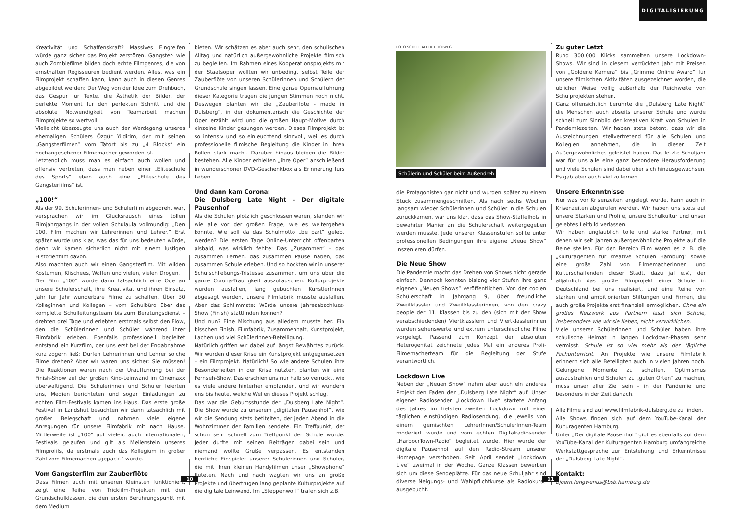DIGITALISIERUNG
Kreativität und Schaffenskraft? Massives Eingreifen würde ganz sicher das Projekt zerstören. Gangster- wie auch Zombiefilme bilden doch echte Filmgenres, die von ernsthaften Regisseuren bedient werden. Alles, was ein Filmprojekt schaffen kann, kann auch in diesen Genres abgebildet werden: Der Weg von der Idee zum Drehbuch, das Gespür für Texte, die Ästhetik der Bilder, der perfekte Moment für den perfekten Schnitt und die absolute Notwendigkeit von Teamarbeit machen Filmprojekte so wertvoll.
Vielleicht überzeugte uns auch der Werdegang unseres ehemaligen Schülers Özgür Yildirim, der mit seinen „Gangsterfilmen“ vom Tatort bis zu „4 Blocks“ ein hochangesehener Filmemacher geworden ist.
Letztendlich muss man es einfach auch wollen und offensiv vertreten, dass man neben einer „Eliteschule des Sports“ eben auch eine „Eliteschule des Gangsterfilms“ ist.
„100!“
Als der 99. Schülerinnen- und Schülerfilm abgedreht war, versprachen wir im Glücksrausch eines tollen Filmjahrgangs in der vollen Schulaula vollmundig: „Den 100. Film machen wir Lehrerinnen und Lehrer.“ Erst später wurde uns klar, was das für uns bedeuten würde, denn wir kamen sicherlich nicht mit einem lustigen Historienfilm davon.
Also machten auch wir einen Gangsterfilm. Mit wilden Kostümen, Klischees, Waffen und vielen, vielen Drogen.
Der Film „100“ wurde dann tatsächlich eine Ode an unsere Schülerschaft, ihre Kreativität und ihren Einsatz, Jahr für Jahr wunderbare Filme zu schaffen. Über 30 Kolleginnen und Kollegen – vom Schulbüro über das komplette Schulleitungsteam bis zum Beratungsdienst – drehten drei Tage und erlebten erstmals selbst den Flow, den die Schülerinnen und Schüler während ihrer Filmfabrik erleben. Ebenfalls professionell begleitet entstand ein Kurzfilm, der uns erst bei der Endabnahme kurz zögern ließ: Dürfen Lehrerinnen und Lehrer solche Filme drehen? Aber wir waren uns sicher: Sie müssen! Die Reaktionen waren nach der Uraufführung bei der Finish-Show auf der großen Kino-Leinwand im Cinemaxx überwältigend. Die Schülerinnen und Schüler feierten uns, Medien berichteten und sogar Einladungen zu echten Film-Festivals kamen ins Haus. Das erste große Festival in Landshut besuchten wir dann tatsächlich mit großer Belegschaft und nahmen viele eigene Anregungen für unsere Filmfabrik mit nach Hause. Mittlerweile ist „100“ auf vielen, auch internationalen, Festivals gelaufen und gilt als Meilenstein unseres Filmprofils, da erstmals auch das Kollegium in großer Zahl vom Filmemachen „gepackt“ wurde.
Vom Gangsterfilm zur Zauberflöte
Dass Filmen auch mit unseren Kleinsten funktioniert, zeigt eine Reihe von Trickfilm-Projekten mit den Grundschulklassen, die den ersten Berührungspunkt mit dem Medium
bieten. Wir schätzen es aber auch sehr, den schulischen Alltag und natürlich außergewöhnliche Projekte filmisch zu begleiten. Im Rahmen eines Kooperationsprojekts mit der Staatsoper wollten wir unbedingt selbst Teile der Zauberflöte von unseren Schülerinnen und Schülern der Grundschule singen lassen. Eine ganze Opernaufführung dieser Kategorie tragen die jungen Stimmen noch nicht. Deswegen planten wir die „Zauberflöte - made in Dulsberg“, in der dokumentarisch die Geschichte der Oper erzählt wird und die großen Haupt-Motive durch einzelne Kinder gesungen werden. Dieses Filmprojekt ist so intensiv und so einleuchtend sinnvoll, weil es durch professionelle filmische Begleitung die Kinder in ihren Rollen stark macht. Darüber hinaus bleiben die Bilder bestehen. Alle Kinder erhielten „ihre Oper“ anschließend in wunderschöner DVD-Geschenkbox als Erinnerung fürs Leben.
Und dann kam Corona:
Die Dulsberg Late Night – Der digitale Pausenhof
Als die Schulen plötzlich geschlossen waren, standen wir wie alle vor der großen Frage, wie es weitergehen könnte. Wie soll da das Schulmotto „be part“ gelebt werden? Die ersten Tage Online-Unterricht offenbarten alsbald, was wirklich fehlte: Das „Zusammen“ – das zusammen Lernen, das zusammen Pause haben, das zusammen Schule erleben. Und so hockten wir in unserer Schulschließungs-Tristesse zusammen, um uns über die ganze Corona-Traurigkeit auszutauschen. Kulturprojekte würden ausfallen, lang gebuchten KünstlerInnen abgesagt werden, unsere Filmfabrik musste ausfallen. Aber das Schlimmste: Würde unsere Jahresabschluss-Show (Finish) stattfinden können?
Und nun? Eine Mischung aus alledem musste her. Ein bisschen Finish, Filmfabrik, Zusammenhalt, Kunstprojekt, Lachen und viel SchülerInnen-Beteiligung.
Natürlich griffen wir dabei auf längst Bewährtes zurück. Wir würden dieser Krise ein Kunstprojekt entgegensetzen – ein Filmprojekt. Natürlich! So wie andere Schulen ihre Besonderheiten in der Krise nutzten, planten wir eine Fernseh-Show. Das erschien uns nur halb so verrückt, wie es viele andere hinterher empfanden, und wir wundern uns bis heute, welche Wellen dieses Projekt schlug.
Das war die Geburtsstunde der „Dulsberg Late Night“. Die Show wurde zu unserem „digitalen Pausenhof“, wie wir die Sendung stets betitelten, der jeden Abend in die Wohnzimmer der Familien sendete. Ein Treffpunkt, der schon sehr schnell zum Treffpunkt der Schule wurde. Jeder durfte mit seinen Beiträgen dabei sein und niemand wollte Grüße verpassen. Es entstanden herrliche Einspieler unserer Schülerinnen und Schüler, die mit ihren kleinen Handyfilmen unser „Showphone“ fluteten. Nach und nach wagten wir uns an große Projekte und übertrugen lang geplante Kulturprojekte auf die digitale Leinwand. Im „Steppenwolf“ trafen sich z.B.
FOTO SCHULE ALTER TEICHWEG
Schülerin und Schüler beim Außendreh
die Protagonisten gar nicht und wurden später zu einem Stück zusammengeschnitten. Als nach sechs Wochen langsam wieder Schülerinnen und Schüler in die Schulen zurückkamen, war uns klar, dass das Show-Staffelholz in bewährter Manier an die Schülerschaft weitergegeben werden musste. Jede unserer Klassenstufen sollte unter professionellen Bedingungen ihre eigene „Neue Show“ inszenieren dürfen.
Die Neue Show
Die Pandemie macht das Drehen von Shows nicht gerade einfach. Dennoch konnten bislang vier Stufen ihre ganz eigenen „Neuen Shows“ veröffentlichen. Von der coolen Schülerschaft in Jahrgang 9, über freundliche Zweitklässler und Zweitklässlerinnen, von den crazy people der 11. Klassen bis zu den (sich mit der Show verabschiedenden) Viertklässlern und Viertklässlerinnen wurden sehenswerte und extrem unterschiedliche Filme vorgelegt. Passend zum Konzept der absoluten Heterogenität zeichnete jedes Mal ein anderes Profi-Filmemacherteam für die Begleitung der Stufe verantwortlich.
Lockdown Live
Neben der „Neuen Show“ nahm aber auch ein anderes Projekt den Faden der „Dulsberg Late Night“ auf. Unser eigener Radiosender „Lockdown Live“ startete Anfang des Jahres im tiefsten zweiten Lockdown mit einer täglichen einstündigen Radiosendung, die jeweils von einem gemischten LehrerInnen/SchülerInnen-Team moderiert wurde und vom echten Digitalradiosender „HarbourTown-Radio“ begleitet wurde. Hier wurde der digitale Pausenhof auf den Radio-Stream unserer Homepage verschoben. Seit April sendet „Lockdown Live“ zweimal in der Woche. Ganze Klassen bewerben sich um diese Sendeplätze. Für das neue Schuljahr sind diverse Neigungs- und Wahlpflichtkurse als Radiokurse ausgebucht.
Zu guter Letzt
Rund 300.000 Klicks sammelten unsere Lockdown-Shows. Wir sind in diesem verrückten Jahr mit Preisen von „Goldene Kamera“ bis „Grimme Online Award“ für unsere filmischen Aktivitäten ausgezeichnet worden, die üblicher Weise völlig außerhalb der Reichweite von Schulprojekten stehen.
Ganz offensichtlich berührte die „Dulsberg Late Night“ die Menschen auch abseits unserer Schule und wurde schnell zum Sinnbild der kreativen Kraft von Schulen in Pandemiezeiten. Wir haben stets betont, dass wir die Auszeichnungen stellvertretend für alle Schulen und Kollegien annehmen, die in dieser Zeit Außergewöhnliches geleistet haben. Das letzte Schuljahr war für uns alle eine ganz besondere Herausforderung und viele Schulen sind dabei über sich hinausgewachsen. Es gab aber auch viel zu lernen.
Unsere Erkenntnisse
Nur was vor Krisenzeiten angelegt wurde, kann auch in Krisenzeiten abgerufen werden. Wir haben uns stets auf unsere Stärken und Profile, unsere Schulkultur und unser gelebtes Leitbild verlassen.
Wir haben unglaublich tolle und starke Partner, mit denen wir seit Jahren außergewöhnliche Projekte auf die Beine stellen. Für den Bereich Film waren es z. B. die „Kulturagenten für kreative Schulen Hamburg“ sowie eine große Zahl von Filmemacherinnen und Kulturschaffenden dieser Stadt, dazu jaf e.V., der alljährlich das größte Filmprojekt einer Schule in Deutschland bei uns realisiert, und eine Reihe von starken und ambitionierten Stiftungen und Firmen, die auch große Projekte erst finanziell ermöglichen. Ohne ein großes Netzwerk aus Partnern lässt sich Schule, insbesondere wie wir sie lieben, nicht verwirklichen.
Viele unserer Schülerinnen und Schüler haben ihre schulische Heimat in langen Lockdown-Phasen sehr vermisst. Schule ist so viel mehr als der tägliche Fachunterricht. An Projekte wie unsere Filmfabrik erinnern sich alle Beteiligten auch in vielen Jahren noch. Gelungene Momente zu schaffen, Optimismus auszustrahlen und Schulen zu „guten Orten“ zu machen, muss unser aller Ziel sein – in der Pandemie und besonders in der Zeit danach.
Alle Filme sind auf www.filmfabrik-dulsberg.de zu finden.
Alle Shows finden sich auf dem YouTube-Kanal der Kulturagenten Hamburg.
Unter „Der digitale Pausenhof“ gibt es ebenfalls auf dem YouTube-Kanal der Kulturagenten Hamburg umfangreiche Werkstattgespräche zur Entstehung und Erkenntnisse der „Dulsberg Late Night“.
Kontakt:
bjoern.lengwenus@bsb.hamburg.de
10 11